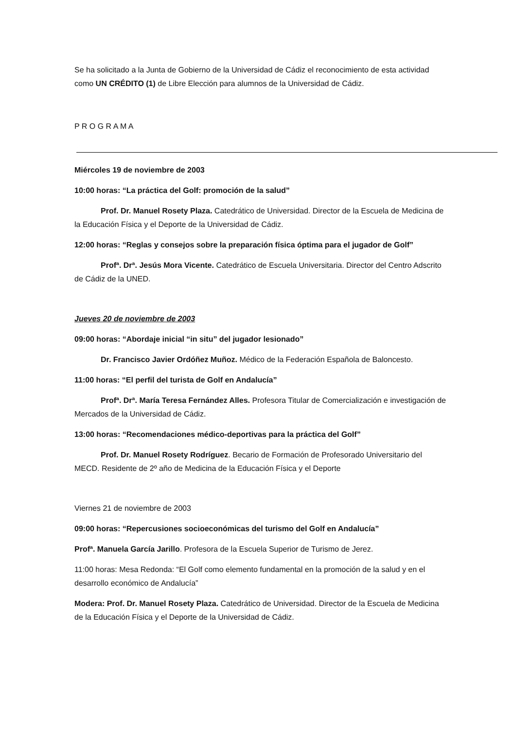Se ha solicitado a la Junta de Gobierno de la Universidad de Cádiz el reconocimiento de esta actividad como UN CRÉDITO (1) de Libre Elección para alumnos de la Universidad de Cádiz.
P R O G R A M A
Miércoles 19 de noviembre de 2003
10:00 horas: “La práctica del Golf: promoción de la salud”
Prof. Dr. Manuel Rosety Plaza. Catedrático de Universidad. Director de la Escuela de Medicina de la Educación Física y el Deporte de la Universidad de Cádiz.
12:00 horas: “Reglas y consejos sobre la preparación física óptima para el jugador de Golf”
Profª. Drª. Jesús Mora Vicente. Catedrático de Escuela Universitaria. Director del Centro Adscrito de Cádiz de la UNED.
Jueves 20 de noviembre de 2003
09:00 horas: “Abordaje inicial “in situ” del jugador lesionado”
Dr. Francisco Javier Ordóñez Muñoz. Médico de la Federación Española de Baloncesto.
11:00 horas: “El perfil del turista de Golf en Andalucía”
Profª. Drª. María Teresa Fernández Alles. Profesora Titular de Comercialización e investigación de Mercados de la Universidad de Cádiz.
13:00 horas: “Recomendaciones médico-deportivas para la práctica del Golf”
Prof. Dr. Manuel Rosety Rodríguez. Becario de Formación de Profesorado Universitario del MECD. Residente de 2º año de Medicina de la Educación Física y el Deporte
Viernes 21 de noviembre de 2003
09:00 horas: “Repercusiones socioeconómicas del turismo del Golf en Andalucía”
Profª. Manuela García Jarillo. Profesora de la Escuela Superior de Turismo de Jerez.
11:00 horas: Mesa Redonda: “El Golf como elemento fundamental en la promoción de la salud y en el desarrollo económico de Andalucía”
Modera: Prof. Dr. Manuel Rosety Plaza. Catedrático de Universidad. Director de la Escuela de Medicina de la Educación Física y el Deporte de la Universidad de Cádiz.